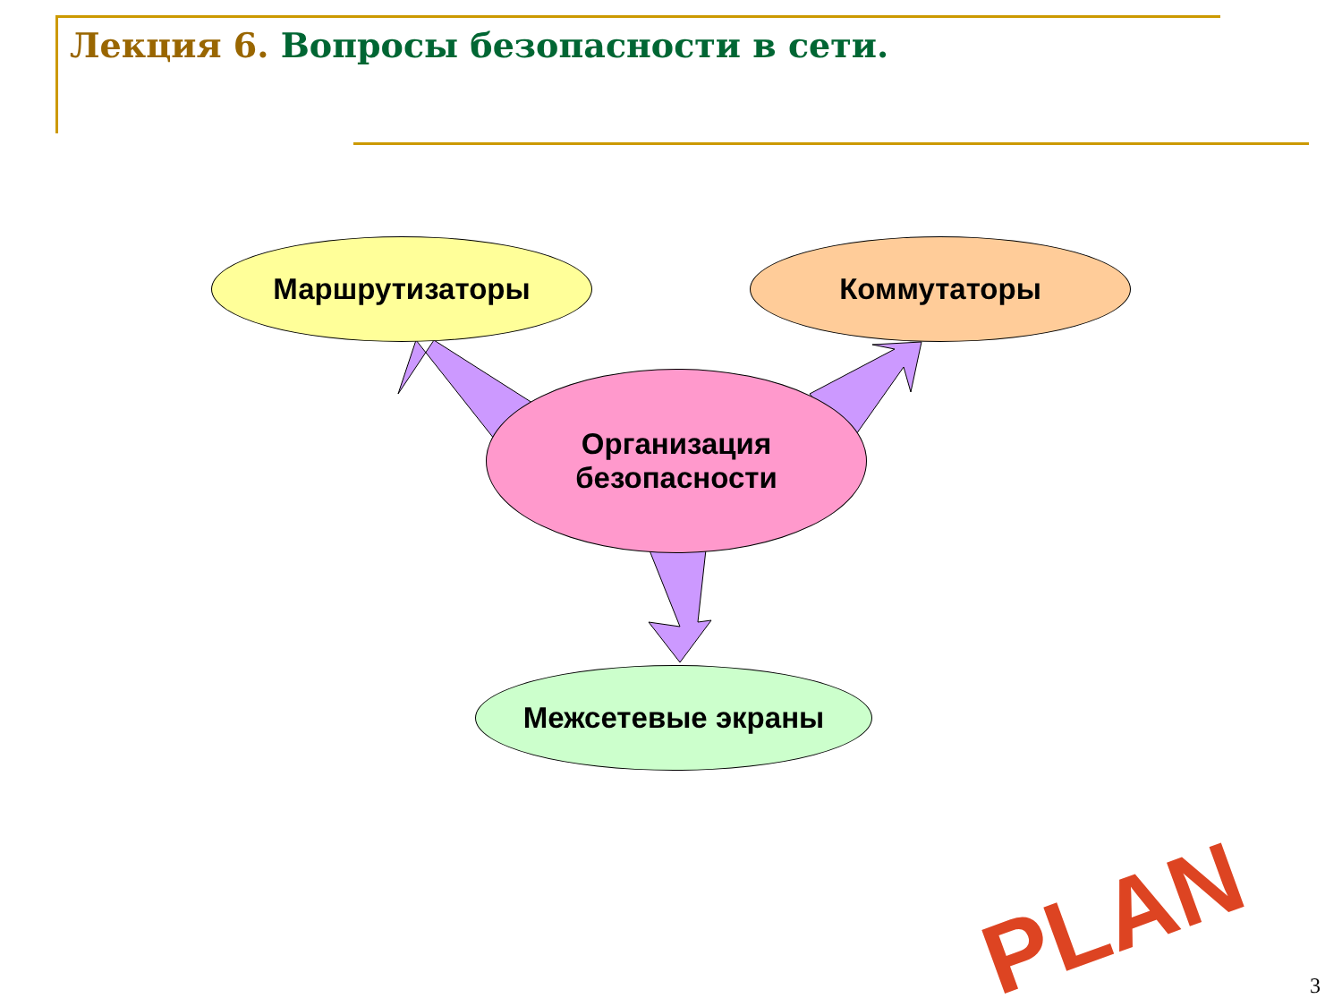Лекция 6. Вопросы безопасности в сети.
PLAN
Маршрутизаторы Коммутаторы
Организация
безопасности
Межсетевые экраны
3